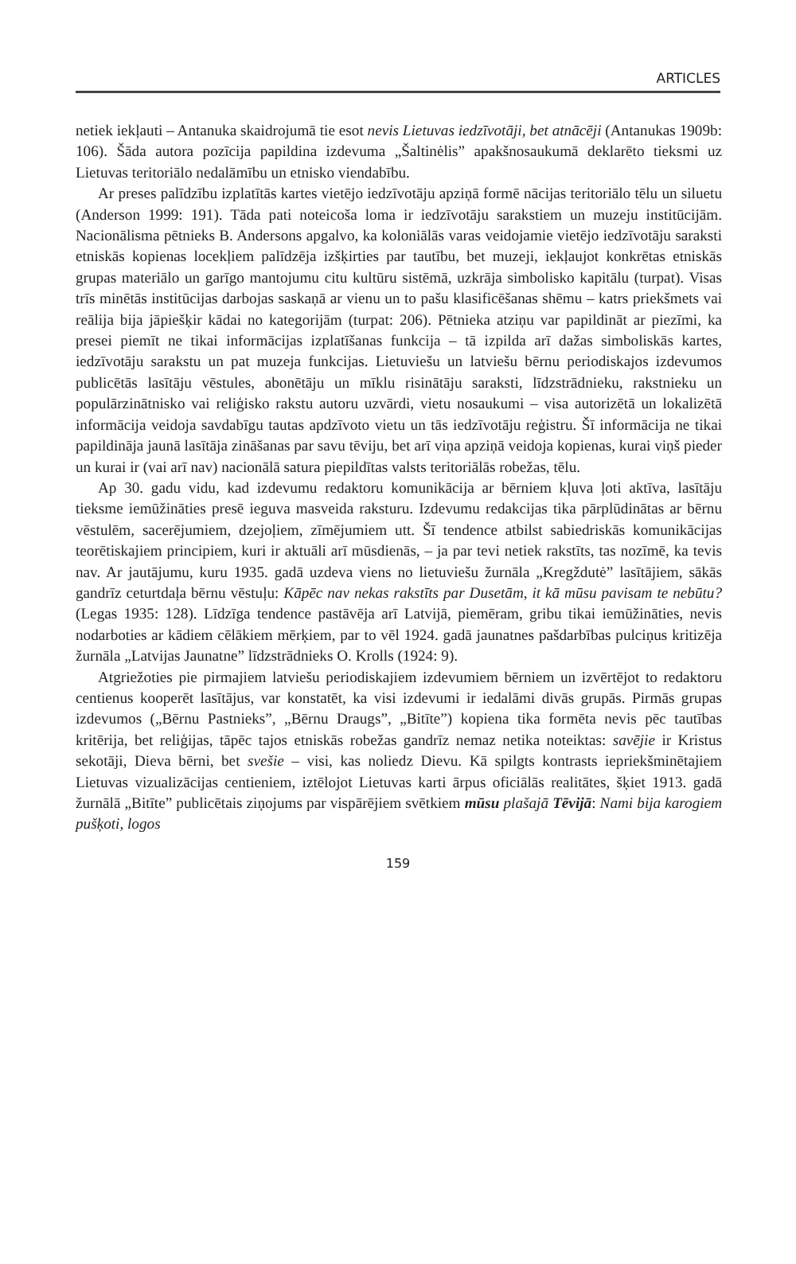ARTICLES
netiek iekļauti – Antanuka skaidrojumā tie esot nevis Lietuvas iedzīvotāji, bet atnācēji (Antanukas 1909b: 106). Šāda autora pozīcija papildina izdevuma „Šaltinėlis” apakšnosaukumā deklarēto tieksmi uz Lietuvas teritoriālo nedalāmību un etnisko viendabību.
Ar preses palīdzību izplatītās kartes vietējo iedzīvotāju apziņā formē nācijas teritoriālo tēlu un siluetu (Anderson 1999: 191). Tāda pati noteicoša loma ir iedzīvotāju sarakstiem un muzeju institūcijām. Nacionālisma pētnieks B. Andersons apgalvo, ka koloniālās varas veidojamie vietējo iedzīvotāju saraksti etniskās kopienas locekļiem palīdzēja izšķirties par tautību, bet muzeji, iekļaujot konkrētas etniskās grupas materiālo un garīgo mantojumu citu kultūru sistēmā, uzkrāja simbolisko kapitālu (turpat). Visas trīs minētās institūcijas darbojas saskaņā ar vienu un to pašu klasificēšanas shēmu – katrs priekšmets vai reālija bija jāpiešķir kādai no kategorijām (turpat: 206). Pētnieka atziņu var papildināt ar piezīmi, ka presei piemīt ne tikai informācijas izplatīšanas funkcija – tā izpilda arī dažas simboliskās kartes, iedzīvotāju sarakstu un pat muzeja funkcijas. Lietuviešu un latviešu bērnu periodiskajos izdevumos publicētās lasītāju vēstules, abonētāju un mīklu risinātāju saraksti, līdzstrādnieku, rakstnieku un populārzinātnisko vai reliģisko rakstu autoru uzvārdi, vietu nosaukumi – visa autorizētā un lokalizētā informācija veidoja savdabīgu tautas apdzīvoto vietu un tās iedzīvotāju reģistru. Šī informācija ne tikai papildināja jaunā lasītāja zināšanas par savu tēviju, bet arī viņa apziņā veidoja kopienas, kurai viņš pieder un kurai ir (vai arī nav) nacionālā satura piepildītas valsts teritoriālās robežas, tēlu.
Ap 30. gadu vidu, kad izdevumu redaktoru komunikācija ar bērniem kļuva ļoti aktīva, lasītāju tieksme iemūžināties presē ieguva masveida raksturu. Izdevumu redakcijas tika pārplūdinātas ar bērnu vēstulēm, sacerējumiem, dzejoļiem, zīmējumiem utt. Šī tendence atbilst sabiedriskās komunikācijas teorētiskajiem principiem, kuri ir aktuāli arī mūsdienās, – ja par tevi netiek rakstīts, tas nozīmē, ka tevis nav. Ar jautājumu, kuru 1935. gadā uzdeva viens no lietuviešu žurnāla „Kregždutė” lasītājiem, sākās gandrīz ceturtdaļa bērnu vēstuļu: Kāpēc nav nekas rakstīts par Dusetām, it kā mūsu pavisam te nebūtu? (Legas 1935: 128). Līdzīga tendence pastāvēja arī Latvijā, piemēram, gribu tikai iemūžināties, nevis nodarboties ar kādiem cēlākiem mērķiem, par to vēl 1924. gadā jaunatnes pašdarbības pulciņus kritizēja žurnāla „Latvijas Jaunatne” līdzstrādnieks O. Krolls (1924: 9).
Atgriežoties pie pirmajiem latviešu periodiskajiem izdevumiem bērniem un izvērtējot to redaktoru centienus kooperēt lasītājus, var konstatēt, ka visi izdevumi ir iedalāmi divās grupās. Pirmās grupas izdevumos („Bērnu Pastnieks”, „Bērnu Draugs”, „Bitīte”) kopiena tika formēta nevis pēc tautības kritērija, bet reliģijas, tāpēc tajos etniskās robežas gandrīz nemaz netika noteiktas: savējie ir Kristus sekotāji, Dieva bērni, bet svešie – visi, kas noliedz Dievu. Kā spilgts kontrasts iepriekšminētajiem Lietuvas vizualizācijas centieniem, iztēlojot Lietuvas karti ārpus oficiālās realitātes, šķiet 1913. gadā žurnālā „Bitīte” publicētais ziņojums par vispārējiem svētkiem mūsu plašajā Tēvijā: Nami bija karogiem pušķoti, logos
159